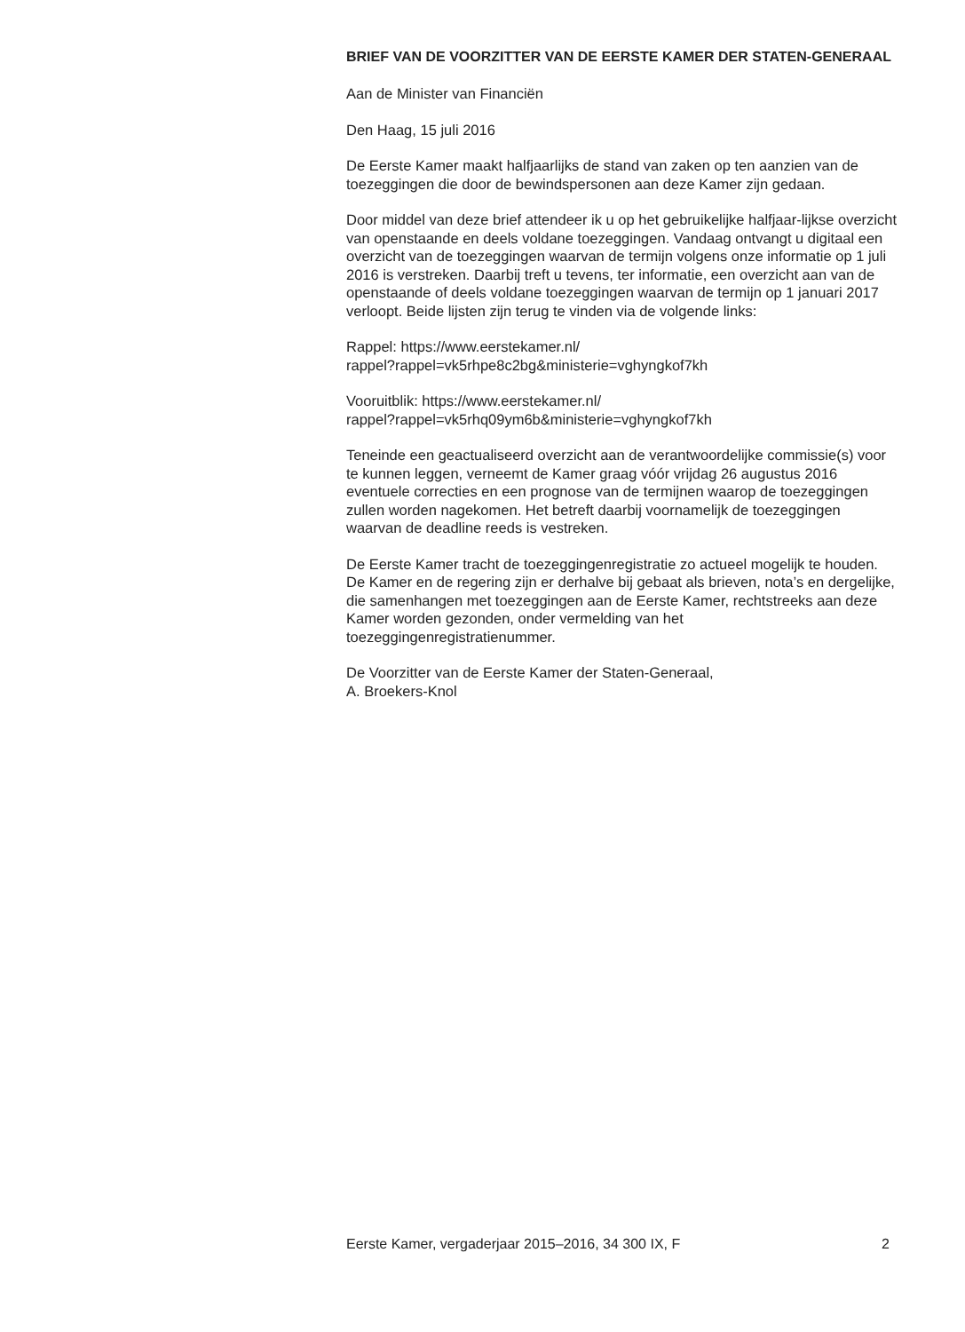BRIEF VAN DE VOORZITTER VAN DE EERSTE KAMER DER STATEN-GENERAAL
Aan de Minister van Financiën
Den Haag, 15 juli 2016
De Eerste Kamer maakt halfjaarlijks de stand van zaken op ten aanzien van de toezeggingen die door de bewindspersonen aan deze Kamer zijn gedaan.
Door middel van deze brief attendeer ik u op het gebruikelijke halfjaar-lijkse overzicht van openstaande en deels voldane toezeggingen. Vandaag ontvangt u digitaal een overzicht van de toezeggingen waarvan de termijn volgens onze informatie op 1 juli 2016 is verstreken. Daarbij treft u tevens, ter informatie, een overzicht aan van de openstaande of deels voldane toezeggingen waarvan de termijn op 1 januari 2017 verloopt. Beide lijsten zijn terug te vinden via de volgende links:
Rappel: https://www.eerstekamer.nl/
rappel?rappel=vk5rhpe8c2bg&ministerie=vghyngkof7kh
Vooruitblik: https://www.eerstekamer.nl/
rappel?rappel=vk5rhq09ym6b&ministerie=vghyngkof7kh
Teneinde een geactualiseerd overzicht aan de verantwoordelijke commissie(s) voor te kunnen leggen, verneemt de Kamer graag vóór vrijdag 26 augustus 2016 eventuele correcties en een prognose van de termijnen waarop de toezeggingen zullen worden nagekomen. Het betreft daarbij voornamelijk de toezeggingen waarvan de deadline reeds is vestreken.
De Eerste Kamer tracht de toezeggingenregistratie zo actueel mogelijk te houden. De Kamer en de regering zijn er derhalve bij gebaat als brieven, nota’s en dergelijke, die samenhangen met toezeggingen aan de Eerste Kamer, rechtstreeks aan deze Kamer worden gezonden, onder vermelding van het toezeggingenregistratienummer.
De Voorzitter van de Eerste Kamer der Staten-Generaal,
A. Broekers-Knol
Eerste Kamer, vergaderjaar 2015–2016, 34 300 IX, F 2